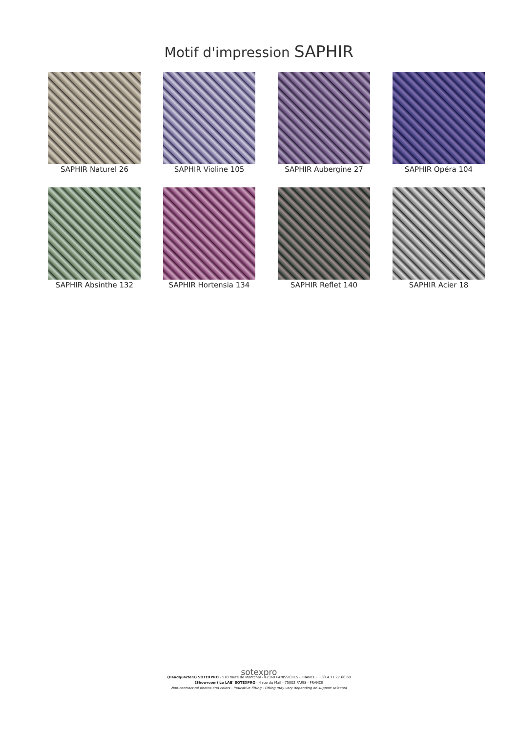Motif d'impression SAPHIR
SAPHIR Naturel 26
SAPHIR Violine 105
SAPHIR Aubergine 27
SAPHIR Opéra 104
SAPHIR Absinthe 132
SAPHIR Hortensia 134
SAPHIR Reflet 140
SAPHIR Acier 18
sotexpro
(Headquarters) SOTEXPRO - 510 route de Montchal - 42360 PANISSIÈRES - FRANCE - +33 4 77 27 60 60
(Showroom) Le LAB' SOTEXPRO - 4 rue du Mail - 75002 PARIS - FRANCE
Non-contractual photos and colors - Indicative fitting - Fitting may vary depending on support selected